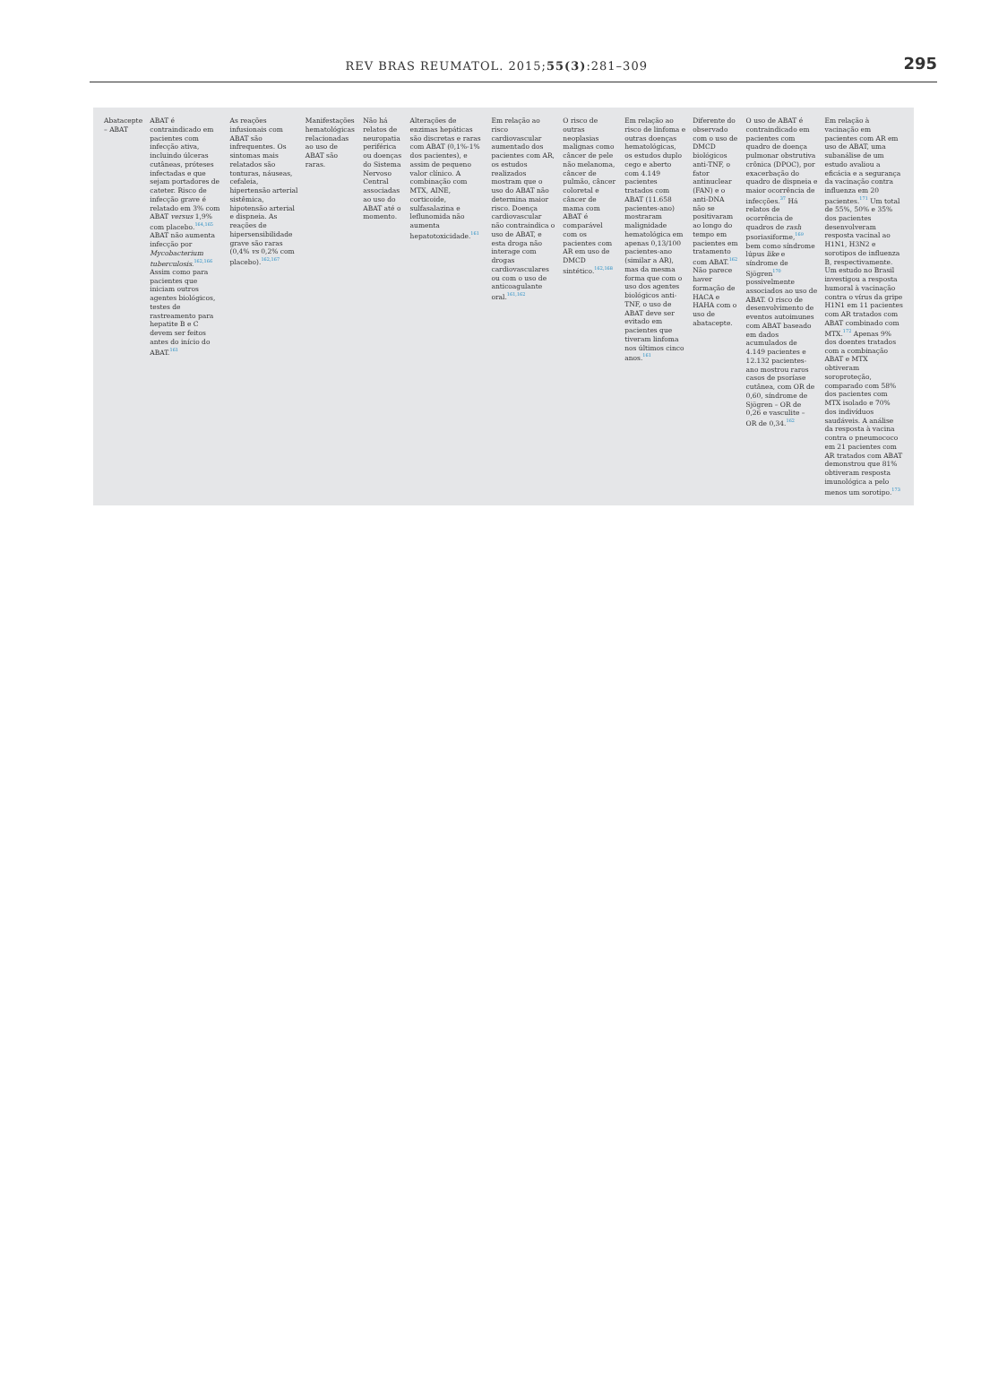REV BRAS REUMATOL. 2015;55(3):281–309 295
| Abatacepte – ABAT | ABAT é contraindicado em pacientes com infecção ativa, incluindo úlceras cutâneas, próteses infectadas e que sejam portadores de cateter. Risco de infecção grave é relatado em 3% com ABAT versus 1,9% com placebo.<sup>164,165</sup> ABAT não aumenta infecção por Mycobacterium tuberculosis .<sup>162,166</sup> Assim como para pacientes que iniciam outros agentes biológicos, testes de rastreamento para hepatite B e C devem ser feitos antes do início do ABAT.<sup>161</sup> | As reações infusionais com ABAT são infrequentes. Os sintomas mais relatados são tonturas, náuseas, cefaleia, hipertensão arterial sistêmica, hipotensão arterial e dispneia. As reações de hipersensibilidade grave são raras (0,4% vs 0,2% com placebo).<sup>162,167</sup> | Manifestações hematológicas relacionadas ao uso de ABAT são raras. | Não há relatos de neuropatia periférica ou doenças do Sistema Nervoso Central associadas ao uso do ABAT até o momento. | Alterações de enzimas hepáticas são discretas e raras com ABAT (0,1%-1% dos pacientes), e assim de pequeno valor clínico. A combinação com MTX, AINE, corticoide, sulfasalazina e leflunomida não aumenta hepatotoxicidade.<sup>161</sup> | Em relação ao risco cardiovascular aumentado dos pacientes com AR, os estudos realizados mostram que o uso do ABAT não determina maior risco. Doença cardiovascular não contraindica o uso de ABAT, e esta droga não interage com drogas cardiovasculares ou com o uso de anticoagulante oral.<sup>161,162</sup> | O risco de outras neoplasias malignas como câncer de pele não melanoma, câncer de pulmão, câncer coloretal e câncer de mama com ABAT é comparável com os pacientes com AR em uso de DMCD sintético.<sup>162,168</sup> | Em relação ao risco de linfoma e outras doenças hematológicas, os estudos duplo cego e aberto com 4.149 pacientes tratados com ABAT (11.658 pacientes-ano) mostraram malignidade hematológica em apenas 0,13/100 pacientes-ano (similar a AR), mas da mesma forma que com o uso dos agentes biológicos anti-TNF, o uso de ABAT deve ser evitado em pacientes que tiveram linfoma nos últimos cinco anos.<sup>161</sup> | Diferente do observado com o uso de DMCD biológicos anti-TNF, o fator antinuclear (FAN) e o anti-DNA não se positivaram ao longo do tempo em pacientes em tratamento com ABAT.<sup>162</sup> Não parece haver formação de HACA e HAHA com o uso de abatacepte. | O uso de ABAT é contraindicado em pacientes com quadro de doença pulmonar obstrutiva crônica (DPOC), por exacerbação do quadro de dispneia e maior ocorrência de infecções.<sup>37</sup> Há relatos de ocorrência de quadros de rash psoriasiforme,<sup>169</sup> bem como síndrome lúpus like e síndrome de Sjögren<sup>170</sup> possivelmente associados ao uso de ABAT. O risco de desenvolvimento de eventos autoimunes com ABAT baseado em dados acumulados de 4.149 pacientes e 12.132 pacientes-ano mostrou raros casos de psoríase cutânea, com OR de 0,60, síndrome de Sjögren – OR de 0,26 e vasculite – OR de 0,34.<sup>162</sup> | Em relação à vacinação em pacientes com AR em uso de ABAT, uma subanálise de um estudo avaliou a eficácia e a segurança da vacinação contra influenza em 20 pacientes.<sup>171</sup> Um total de 55%, 50% e 35% dos pacientes desenvolveram resposta vacinal ao H1N1, H3N2 e sorotipos de influenza B, respectivamente. Um estudo no Brasil investigou a resposta humoral à vacinação contra o vírus da gripe H1N1 em 11 pacientes com AR tratados com ABAT combinado com MTX.<sup>172</sup> Apenas 9% dos doentes tratados com a combinação ABAT e MTX obtiveram soroproteção, comparado com 58% dos pacientes com MTX isolado e 70% dos indivíduos saudáveis. A análise da resposta à vacina contra o pneumococo em 21 pacientes com AR tratados com ABAT demonstrou que 81% obtiveram resposta imunológica a pelo menos um sorotipo.<sup>173</sup> |